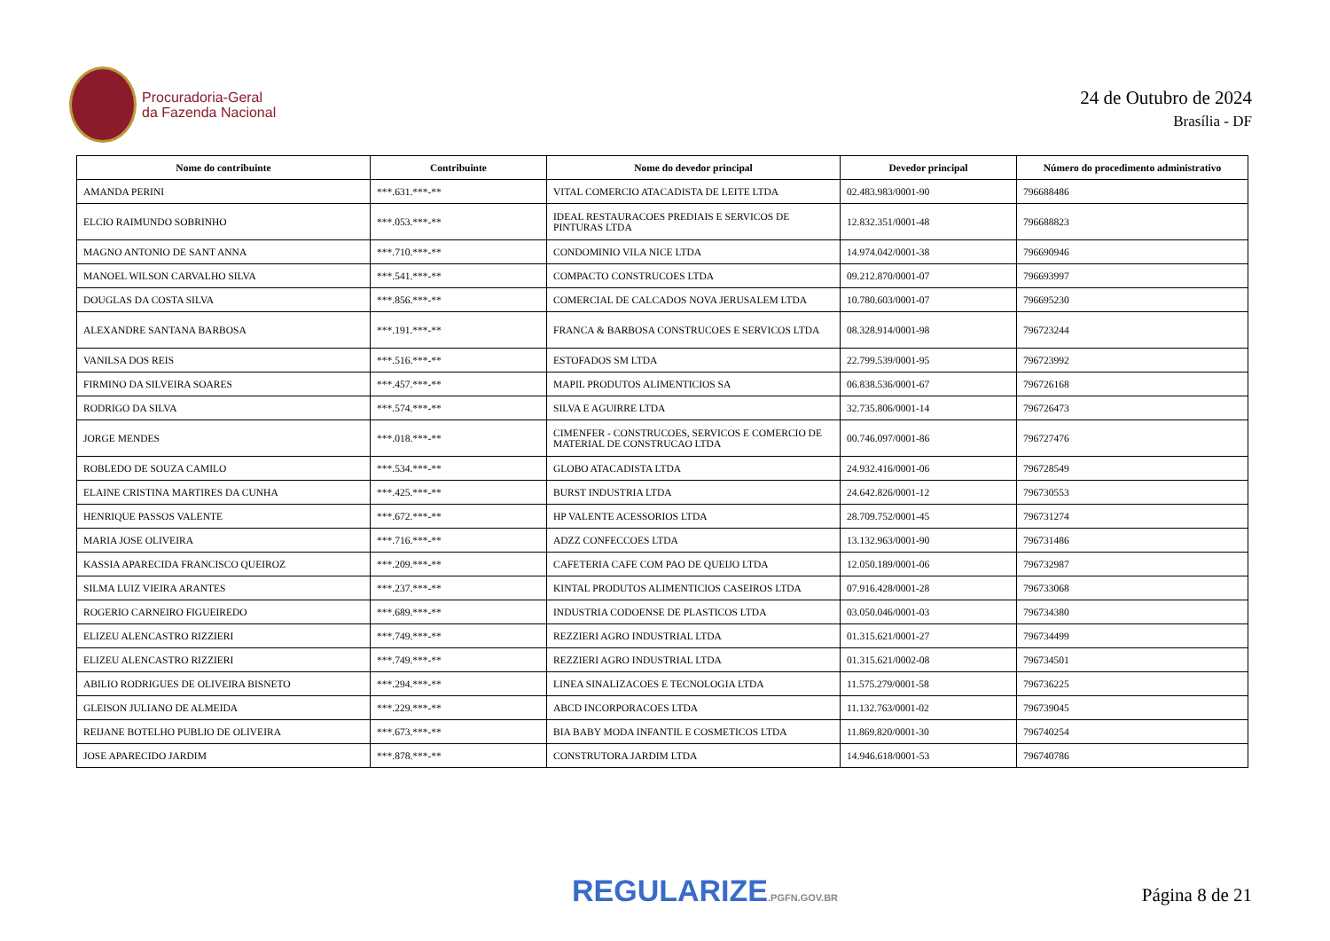Procuradoria-Geral
da Fazenda Nacional
24 de Outubro de 2024
Brasília - DF
| Nome do contribuinte | Contribuinte | Nome do devedor principal | Devedor principal | Número do procedimento administrativo |
| --- | --- | --- | --- | --- |
| AMANDA PERINI | ***.631.***-** | VITAL COMERCIO ATACADISTA DE LEITE LTDA | 02.483.983/0001-90 | 796688486 |
| ELCIO RAIMUNDO SOBRINHO | ***.053.***-** | IDEAL RESTAURACOES PREDIAIS E SERVICOS DE PINTURAS LTDA | 12.832.351/0001-48 | 796688823 |
| MAGNO ANTONIO DE SANT ANNA | ***.710.***-** | CONDOMINIO VILA NICE LTDA | 14.974.042/0001-38 | 796690946 |
| MANOEL WILSON CARVALHO SILVA | ***.541.***-** | COMPACTO CONSTRUCOES LTDA | 09.212.870/0001-07 | 796693997 |
| DOUGLAS DA COSTA SILVA | ***.856.***-** | COMERCIAL DE CALCADOS NOVA JERUSALEM LTDA | 10.780.603/0001-07 | 796695230 |
| ALEXANDRE SANTANA BARBOSA | ***.191.***-** | FRANCA & BARBOSA CONSTRUCOES E SERVICOS LTDA | 08.328.914/0001-98 | 796723244 |
| VANILSA DOS REIS | ***.516.***-** | ESTOFADOS SM LTDA | 22.799.539/0001-95 | 796723992 |
| FIRMINO DA SILVEIRA SOARES | ***.457.***-** | MAPIL PRODUTOS ALIMENTICIOS SA | 06.838.536/0001-67 | 796726168 |
| RODRIGO DA SILVA | ***.574.***-** | SILVA E AGUIRRE LTDA | 32.735.806/0001-14 | 796726473 |
| JORGE MENDES | ***.018.***-** | CIMENFER - CONSTRUCOES, SERVICOS E COMERCIO DE MATERIAL DE CONSTRUCAO LTDA | 00.746.097/0001-86 | 796727476 |
| ROBLEDO DE SOUZA CAMILO | ***.534.***-** | GLOBO ATACADISTA LTDA | 24.932.416/0001-06 | 796728549 |
| ELAINE CRISTINA MARTIRES DA CUNHA | ***.425.***-** | BURST INDUSTRIA LTDA | 24.642.826/0001-12 | 796730553 |
| HENRIQUE PASSOS VALENTE | ***.672.***-** | HP VALENTE ACESSORIOS LTDA | 28.709.752/0001-45 | 796731274 |
| MARIA JOSE OLIVEIRA | ***.716.***-** | ADZZ CONFECCOES LTDA | 13.132.963/0001-90 | 796731486 |
| KASSIA APARECIDA FRANCISCO QUEIROZ | ***.209.***-** | CAFETERIA CAFE COM PAO DE QUEIJO LTDA | 12.050.189/0001-06 | 796732987 |
| SILMA LUIZ VIEIRA ARANTES | ***.237.***-** | KINTAL PRODUTOS ALIMENTICIOS CASEIROS LTDA | 07.916.428/0001-28 | 796733068 |
| ROGERIO CARNEIRO FIGUEIREDO | ***.689.***-** | INDUSTRIA CODOENSE DE PLASTICOS LTDA | 03.050.046/0001-03 | 796734380 |
| ELIZEU ALENCASTRO RIZZIERI | ***.749.***-** | REZZIERI AGRO INDUSTRIAL LTDA | 01.315.621/0001-27 | 796734499 |
| ELIZEU ALENCASTRO RIZZIERI | ***.749.***-** | REZZIERI AGRO INDUSTRIAL LTDA | 01.315.621/0002-08 | 796734501 |
| ABILIO RODRIGUES DE OLIVEIRA BISNETO | ***.294.***-** | LINEA SINALIZACOES E TECNOLOGIA LTDA | 11.575.279/0001-58 | 796736225 |
| GLEISON JULIANO DE ALMEIDA | ***.229.***-** | ABCD INCORPORACOES LTDA | 11.132.763/0001-02 | 796739045 |
| REIJANE BOTELHO PUBLIO DE OLIVEIRA | ***.673.***-** | BIA BABY MODA INFANTIL E COSMETICOS LTDA | 11.869.820/0001-30 | 796740254 |
| JOSE APARECIDO JARDIM | ***.878.***-** | CONSTRUTORA JARDIM LTDA | 14.946.618/0001-53 | 796740786 |
REGULARIZE.PGFN.GOV.BR
Página 8 de 21